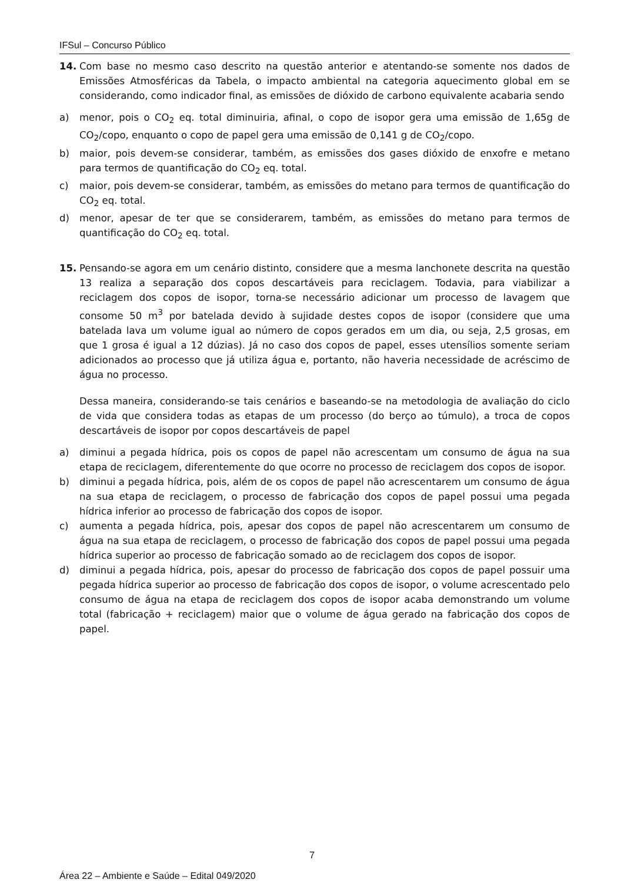IFSul – Concurso Público
14. Com base no mesmo caso descrito na questão anterior e atentando-se somente nos dados de Emissões Atmosféricas da Tabela, o impacto ambiental na categoria aquecimento global em se considerando, como indicador final, as emissões de dióxido de carbono equivalente acabaria sendo
a) menor, pois o CO<sub>2</sub> eq. total diminuiria, afinal, o copo de isopor gera uma emissão de 1,65g de CO<sub>2</sub>/copo, enquanto o copo de papel gera uma emissão de 0,141 g de CO<sub>2</sub>/copo.
b) maior, pois devem-se considerar, também, as emissões dos gases dióxido de enxofre e metano para termos de quantificação do CO<sub>2</sub> eq. total.
c) maior, pois devem-se considerar, também, as emissões do metano para termos de quantificação do CO<sub>2</sub> eq. total.
d) menor, apesar de ter que se considerarem, também, as emissões do metano para termos de quantificação do CO<sub>2</sub> eq. total.
15. Pensando-se agora em um cenário distinto, considere que a mesma lanchonete descrita na questão 13 realiza a separação dos copos descartáveis para reciclagem. Todavia, para viabilizar a reciclagem dos copos de isopor, torna-se necessário adicionar um processo de lavagem que consome 50 m<sup>3</sup> por batelada devido à sujidade destes copos de isopor (considere que uma batelada lava um volume igual ao número de copos gerados em um dia, ou seja, 2,5 grosas, em que 1 grosa é igual a 12 dúzias). Já no caso dos copos de papel, esses utensílios somente seriam adicionados ao processo que já utiliza água e, portanto, não haveria necessidade de acréscimo de água no processo.
Dessa maneira, considerando-se tais cenários e baseando-se na metodologia de avaliação do ciclo de vida que considera todas as etapas de um processo (do berço ao túmulo), a troca de copos descartáveis de isopor por copos descartáveis de papel
a) diminui a pegada hídrica, pois os copos de papel não acrescentam um consumo de água na sua etapa de reciclagem, diferentemente do que ocorre no processo de reciclagem dos copos de isopor.
b) diminui a pegada hídrica, pois, além de os copos de papel não acrescentarem um consumo de água na sua etapa de reciclagem, o processo de fabricação dos copos de papel possui uma pegada hídrica inferior ao processo de fabricação dos copos de isopor.
c) aumenta a pegada hídrica, pois, apesar dos copos de papel não acrescentarem um consumo de água na sua etapa de reciclagem, o processo de fabricação dos copos de papel possui uma pegada hídrica superior ao processo de fabricação somado ao de reciclagem dos copos de isopor.
d) diminui a pegada hídrica, pois, apesar do processo de fabricação dos copos de papel possuir uma pegada hídrica superior ao processo de fabricação dos copos de isopor, o volume acrescentado pelo consumo de água na etapa de reciclagem dos copos de isopor acaba demonstrando um volume total (fabricação + reciclagem) maior que o volume de água gerado na fabricação dos copos de papel.
7
Área 22 – Ambiente e Saúde – Edital 049/2020